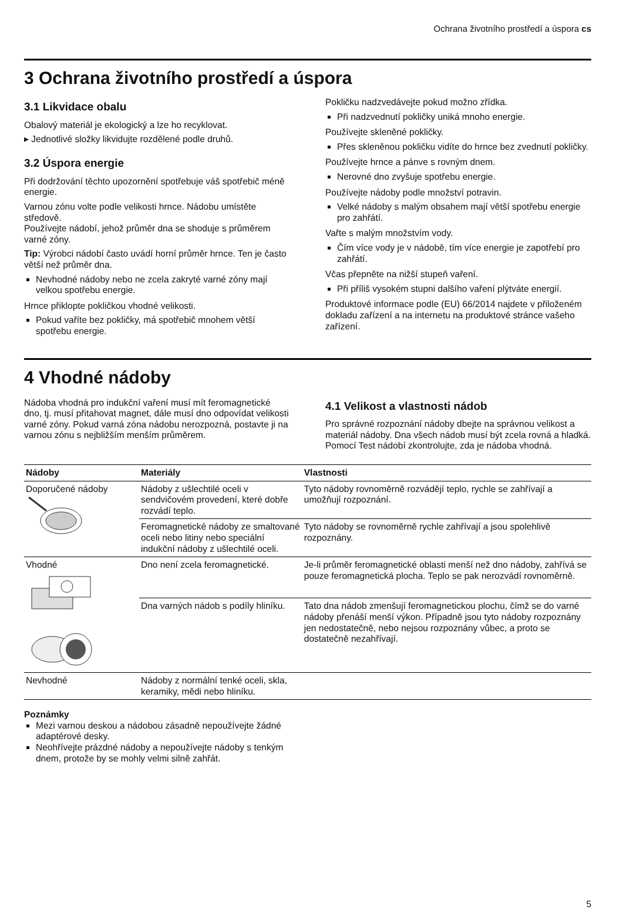Ochrana životního prostředí a úspora cs
3 Ochrana životního prostředí a úspora
3.1 Likvidace obalu
Obalový materiál je ekologický a lze ho recyklovat.
▸ Jednotlivé složky likvidujte rozdělené podle druhů.
3.2 Úspora energie
Při dodržování těchto upozornění spotřebuje váš spotřebič méně energie.
Varnou zónu volte podle velikosti hrnce. Nádobu umístěte středově.
Používejte nádobí, jehož průměr dna se shoduje s průměrem varné zóny.
Tip: Výrobci nádobí často uvádí horní průměr hrnce. Ten je často větší než průměr dna.
Nevhodné nádoby nebo ne zcela zakryté varné zóny mají velkou spotřebu energie.
Hrnce přiklopte pokličkou vhodné velikosti.
Pokud vaříte bez pokličky, má spotřebič mnohem větší spotřebu energie.
Pokličku nadzvedávejte pokud možno zřídka.
Při nadzvednutí pokličky uniká mnoho energie.
Používejte skleněné pokličky.
Přes skleněnou pokličku vidíte do hrnce bez zvednutí pokličky.
Používejte hrnce a pánve s rovným dnem.
Nerovné dno zvyšuje spotřebu energie.
Používejte nádoby podle množství potravin.
Velké nádoby s malým obsahem mají větší spotřebu energie pro zahřátí.
Vařte s malým množstvím vody.
Čím více vody je v nádobě, tím více energie je zapotřebí pro zahřátí.
Včas přepněte na nižší stupeň vaření.
Při příliš vysokém stupni dalšího vaření plýtváte energií.
Produktové informace podle (EU) 66/2014 najdete v přiloženém dokladu zařízení a na internetu na produktové stránce vašeho zařízení.
4 Vhodné nádoby
Nádoba vhodná pro indukční vaření musí mít feromagnetické dno, tj. musí přitahovat magnet, dále musí dno odpovídat velikosti varné zóny. Pokud varná zóna nádobu nerozpozná, postavte ji na varnou zónu s nejbližším menším průměrem.
4.1 Velikost a vlastnosti nádob
Pro správné rozpoznání nádoby dbejte na správnou velikost a materiál nádoby. Dna všech nádob musí být zcela rovná a hladká.
Pomocí Test nádobí zkontrolujte, zda je nádoba vhodná.
| Nádoby | Materiály | Vlastnosti |
| --- | --- | --- |
| Doporučené nádoby | Nádoby z ušlechtilé oceli v sendvičovém provedení, které dobře rozvádí teplo. | Tyto nádoby rovnoměrně rozvádějí teplo, rychle se zahřívají a umožňují rozpoznání. |
| | Feromagnetické nádoby ze smaltované oceli nebo litiny nebo speciální indukční nádoby z ušlechtilé oceli. | Tyto nádoby se rovnoměrně rychle zahřívají a jsou spolehlivě rozpoznány. |
| Vhodné | Dno není zcela feromagnetické. | Je-li průměr feromagnetické oblasti menší než dno nádoby, zahřívá se pouze feromagnetická plocha. Teplo se pak nerozvádí rovnoměrně. |
| | Dna varných nádob s podíly hliníku. | Tato dna nádob zmenšují feromagnetickou plochu, čímž se do varné nádoby přenáší menší výkon. Případně jsou tyto nádoby rozpoznány jen nedostatečně, nebo nejsou rozpoznány vůbec, a proto se dostatečně nezahřívají. |
| Nevhodné | Nádoby z normální tenké oceli, skla, keramiky, mědi nebo hliníku. | |
Poznámky
Mezi varnou deskou a nádobou zásadně nepoužívejte žádné adaptérové desky.
Neohřívejte prázdné nádoby a nepoužívejte nádoby s tenkým dnem, protože by se mohly velmi silně zahřát.
5